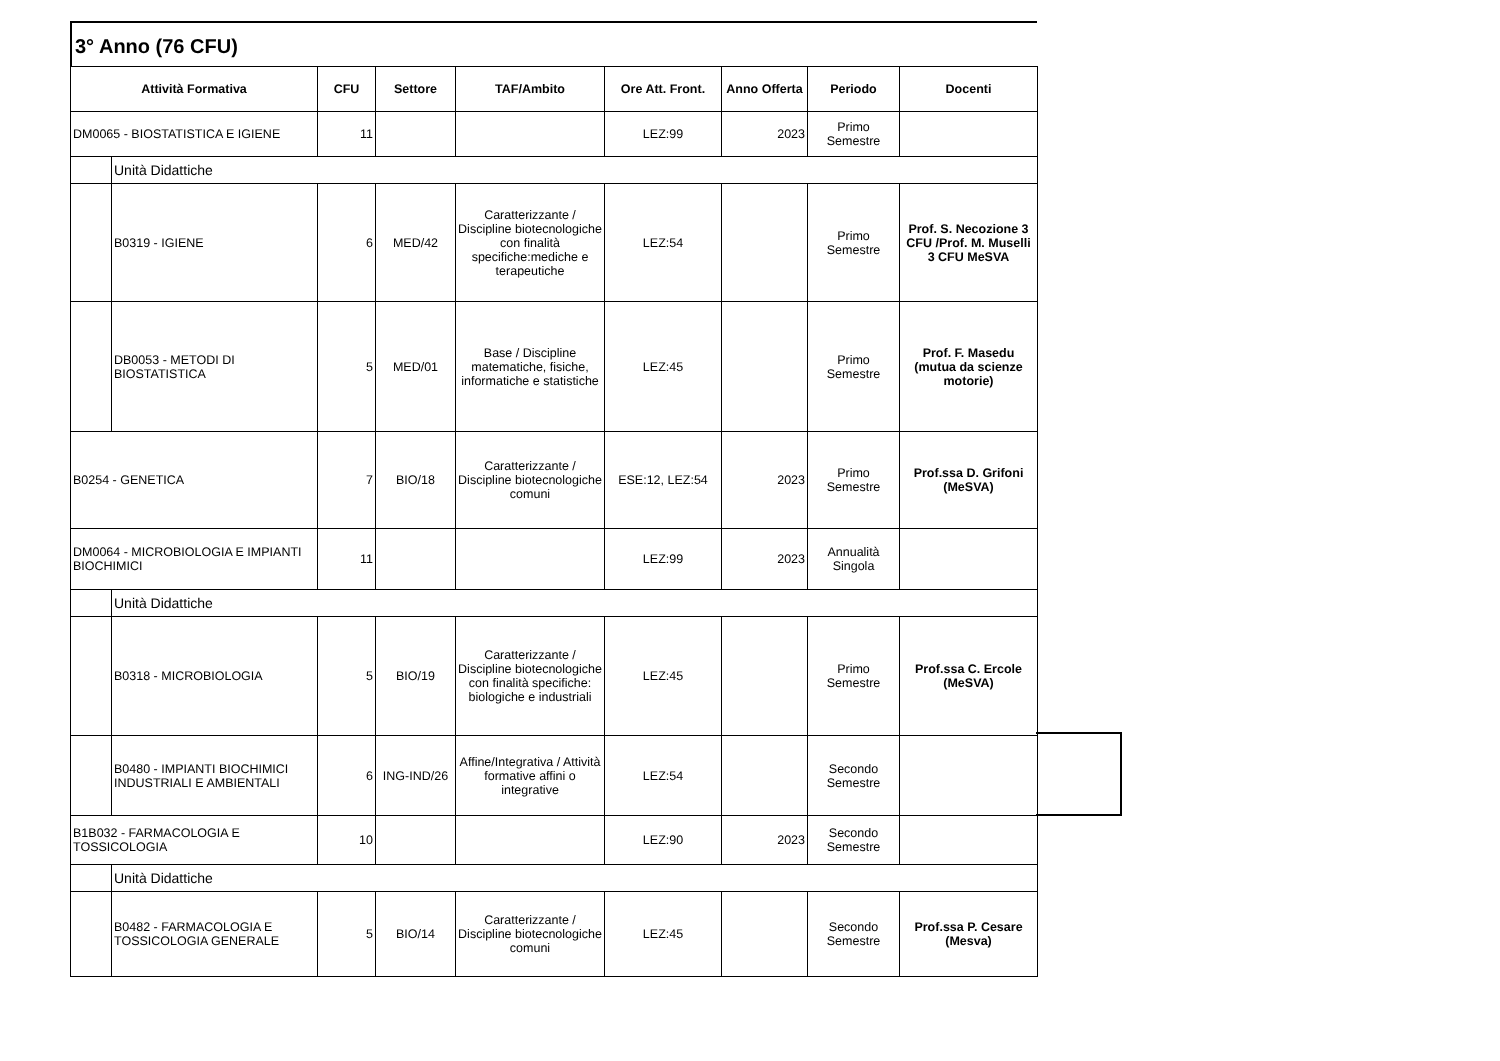3° Anno (76 CFU)
| Attività Formativa | | CFU | Settore | TAF/Ambito | Ore Att. Front. | Anno Offerta | Periodo | Docenti |
| --- | --- | --- | --- | --- | --- | --- | --- | --- |
| DM0065 - BIOSTATISTICA E IGIENE | | 11 | | | LEZ:99 | 2023 | Primo Semestre | |
| | Unità Didattiche | | | | | | | |
| | B0319 - IGIENE | 6 | MED/42 | Caratterizzante / Discipline biotecnologiche con finalità specifiche:mediche e terapeutiche | LEZ:54 | | Primo Semestre | Prof. S. Necozione 3 CFU /Prof. M. Muselli 3 CFU MeSVA |
| | DB0053 - METODI DI BIOSTATISTICA | 5 | MED/01 | Base / Discipline matematiche, fisiche, informatiche e statistiche | LEZ:45 | | Primo Semestre | Prof. F. Masedu (mutua da scienze motorie) |
| B0254 - GENETICA | | 7 | BIO/18 | Caratterizzante / Discipline biotecnologiche comuni | ESE:12, LEZ:54 | 2023 | Primo Semestre | Prof.ssa D. Grifoni (MeSVA) |
| DM0064 - MICROBIOLOGIA E IMPIANTI BIOCHIMICI | | 11 | | | LEZ:99 | 2023 | Annualità Singola | |
| | Unità Didattiche | | | | | | | |
| | B0318 - MICROBIOLOGIA | 5 | BIO/19 | Caratterizzante / Discipline biotecnologiche con finalità specifiche: biologiche e industriali | LEZ:45 | | Primo Semestre | Prof.ssa C. Ercole (MeSVA) |
| | B0480 - IMPIANTI BIOCHIMICI INDUSTRIALI E AMBIENTALI | 6 | ING-IND/26 | Affine/Integrativa / Attività formative affini o integrative | LEZ:54 | | Secondo Semestre | |
| B1B032 - FARMACOLOGIA E TOSSICOLOGIA | | 10 | | | LEZ:90 | 2023 | Secondo Semestre | |
| | Unità Didattiche | | | | | | | |
| | B0482 - FARMACOLOGIA E TOSSICOLOGIA GENERALE | 5 | BIO/14 | Caratterizzante / Discipline biotecnologiche comuni | LEZ:45 | | Secondo Semestre | Prof.ssa P. Cesare (Mesva) |